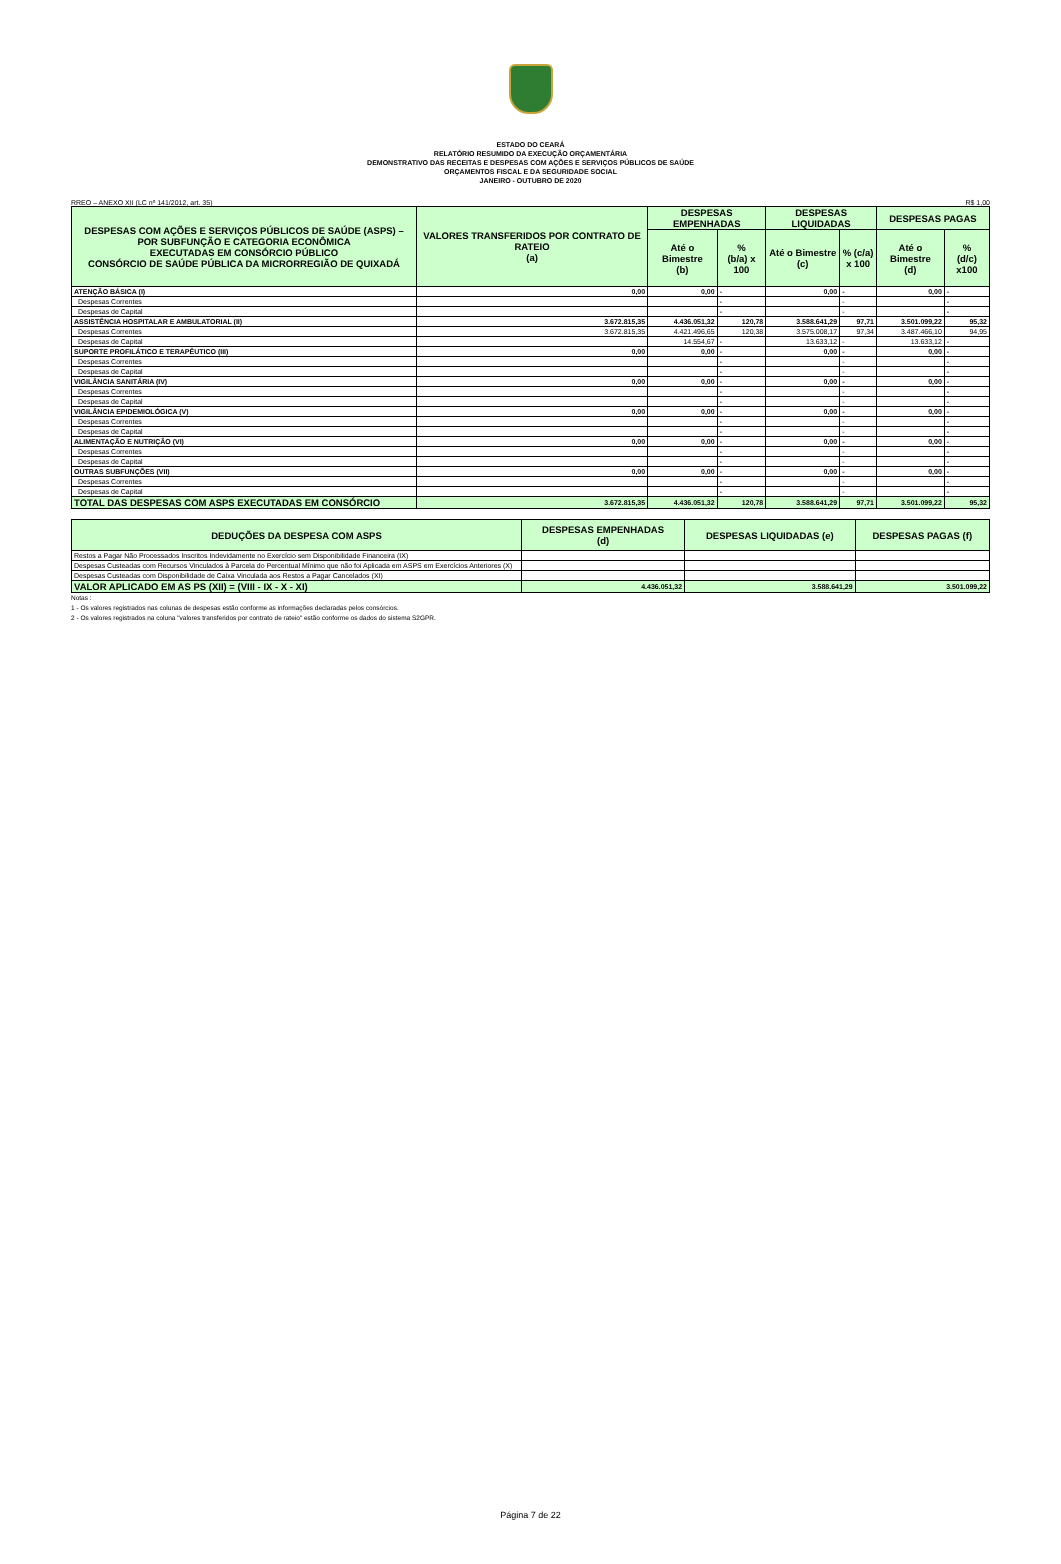ESTADO DO CEARÁ
RELATÓRIO RESUMIDO DA EXECUÇÃO ORÇAMENTÁRIA
DEMONSTRATIVO DAS RECEITAS E DESPESAS COM AÇÕES E SERVIÇOS PÚBLICOS DE SAÚDE
ORÇAMENTOS FISCAL E DA SEGURIDADE SOCIAL
JANEIRO - OUTUBRO DE 2020
RREO – ANEXO XII (LC nº 141/2012, art. 35) R$ 1,00
| DESPESAS COM AÇÕES E SERVIÇOS PÚBLICOS DE SAÚDE (ASPS) – POR SUBFUNÇÃO E CATEGORIA ECONÔMICA EXECUTADAS EM CONSÓRCIO PÚBLICO CONSÓRCIO DE SAÚDE PÚBLICA DA MICRORREGIÃO DE QUIXADÁ | VALORES TRANSFERIDOS POR CONTRATO DE RATEIO (a) | DESPESAS EMPENHADAS | | DESPESAS LIQUIDADAS | | DESPESAS PAGAS | |
| --- | --- | --- | --- | --- | --- | --- | --- |
| | | Até o Bimestre (b) | % (b/a) x 100 | Até o Bimestre (c) | % (c/a) x 100 | Até o Bimestre (d) | % (d/c) x100 |
| ATENÇÃO BÁSICA (I) | 0,00 | 0,00 | - | 0,00 | - | 0,00 | - |
| Despesas Correntes | | | - | | - | | - |
| Despesas de Capital | | | - | | - | | - |
| ASSISTÊNCIA HOSPITALAR E AMBULATORIAL (II) | 3.672.815,35 | 4.436.051,32 | 120,78 | 3.588.641,29 | 97,71 | 3.501.099,22 | 95,32 |
| Despesas Correntes | 3.672.815,35 | 4.421.496,65 | 120,38 | 3.575.008,17 | 97,34 | 3.487.466,10 | 94,95 |
| Despesas de Capital | | 14.554,67 | - | 13.633,12 | - | 13.633,12 | - |
| SUPORTE PROFILÁTICO E TERAPÊUTICO (III) | 0,00 | 0,00 | - | 0,00 | - | 0,00 | - |
| Despesas Correntes | | | - | | - | | - |
| Despesas de Capital | | | - | | - | | - |
| VIGILÂNCIA SANITÁRIA (IV) | 0,00 | 0,00 | - | 0,00 | - | 0,00 | - |
| Despesas Correntes | | | - | | - | | - |
| Despesas de Capital | | | - | | - | | - |
| VIGILÂNCIA EPIDEMIOLÓGICA (V) | 0,00 | 0,00 | - | 0,00 | - | 0,00 | - |
| Despesas Correntes | | | - | | - | | - |
| Despesas de Capital | | | - | | - | | - |
| ALIMENTAÇÃO E NUTRIÇÃO (VI) | 0,00 | 0,00 | - | 0,00 | - | 0,00 | - |
| Despesas Correntes | | | - | | - | | - |
| Despesas de Capital | | | - | | - | | - |
| OUTRAS SUBFUNÇÕES (VII) | 0,00 | 0,00 | - | 0,00 | - | 0,00 | - |
| Despesas Correntes | | | - | | - | | - |
| Despesas de Capital | | | - | | - | | - |
| TOTAL DAS DESPESAS COM ASPS EXECUTADAS EM CONSÓRCIO | 3.672.815,35 | 4.436.051,32 | 120,78 | 3.588.641,29 | 97,71 | 3.501.099,22 | 95,32 |
| DEDUÇÕES DA DESPESA COM ASPS | DESPESAS EMPENHADAS (d) | DESPESAS LIQUIDADAS (e) | DESPESAS PAGAS (f) |
| --- | --- | --- | --- |
| Restos a Pagar Não Processados Inscritos Indevidamente no Exercício sem Disponibilidade Financeira (IX) | | | |
| Despesas Custeadas com Recursos Vinculados à Parcela do Percentual Mínimo que não foi Aplicada em ASPS em Exercícios Anteriores (X) | | | |
| Despesas Custeadas com Disponibilidade de Caixa Vinculada aos Restos a Pagar Cancelados (XI) | | | |
| VALOR APLICADO EM AS PS (XII) = (VIII - IX - X - XI) | 4.436.051,32 | 3.588.641,29 | 3.501.099,22 |
Notas :
1 - Os valores registrados nas colunas de despesas estão conforme as informações declaradas pelos consórcios.
2 - Os valores registrados na coluna "valores transferidos por contrato de rateio" estão conforme os dados do sistema S2GPR.
Página 7 de 22